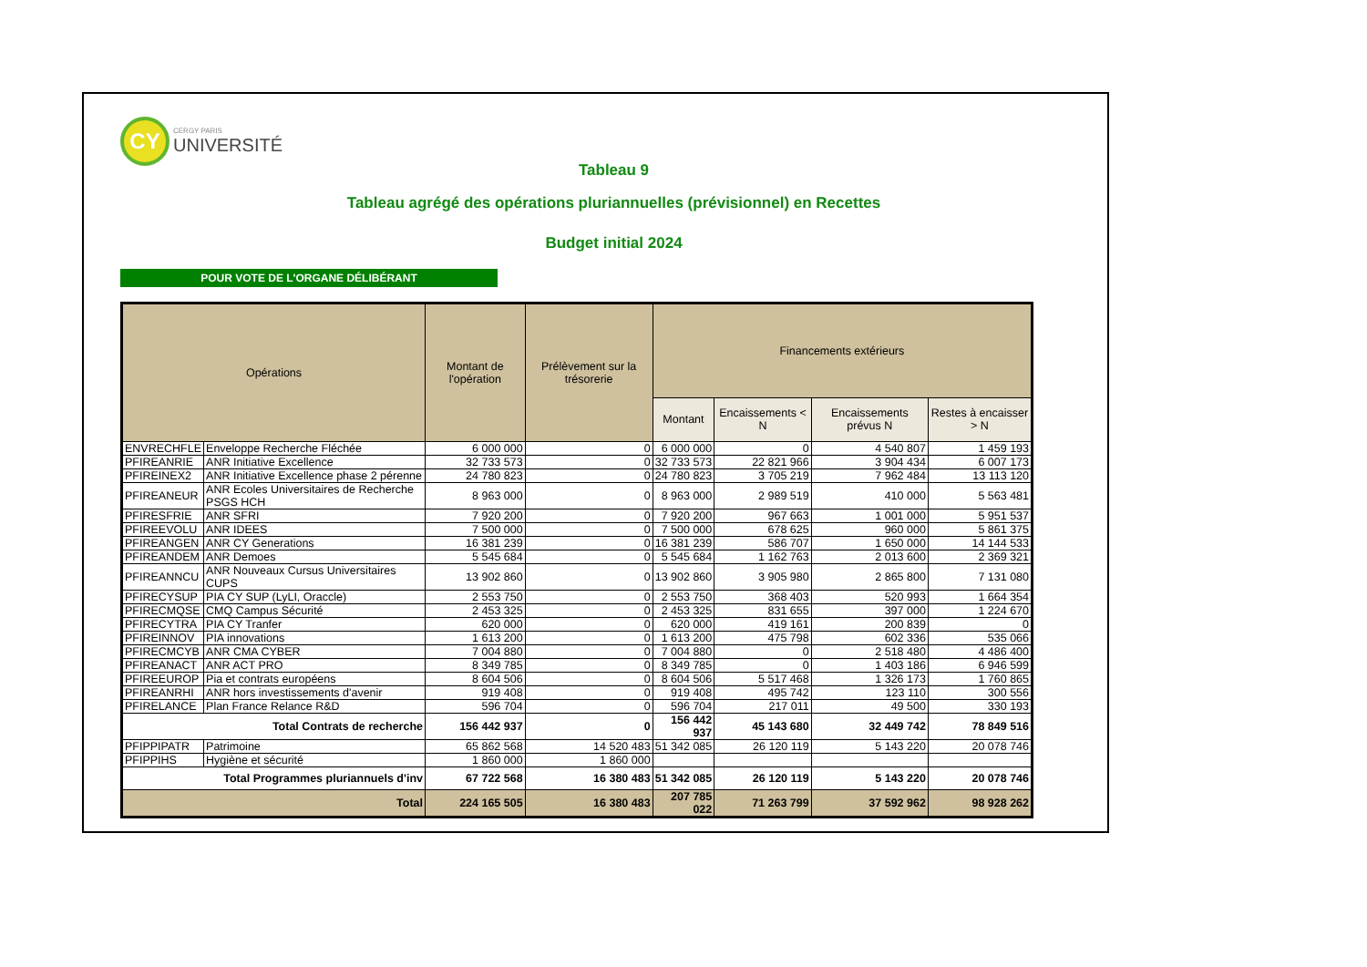CY
CERGY PARIS
UNIVERSITÉ
Tableau 9
Tableau agrégé des opérations pluriannuelles (prévisionnel) en Recettes
Budget initial 2024
POUR VOTE DE L'ORGANE DÉLIBÉRANT
| Opérations | | Montant de l'opération | Prélèvement sur la trésorerie | Financements extérieurs | | | |
| --- | --- | --- | --- | --- | --- | --- | --- |
| | | | | Montant | Encaissements < N | Encaissements prévus N | Restes à encaisser > N |
| ENVRECHFLE | Enveloppe Recherche Fléchée | 6 000 000 | 0 | 6 000 000 | 0 | 4 540 807 | 1 459 193 |
| PFIREANRIE | ANR Initiative Excellence | 32 733 573 | 0 | 32 733 573 | 22 821 966 | 3 904 434 | 6 007 173 |
| PFIREINEX2 | ANR Initiative Excellence phase 2 pérenne | 24 780 823 | 0 | 24 780 823 | 3 705 219 | 7 962 484 | 13 113 120 |
| PFIREANEUR | ANR Ecoles Universitaires de Recherche PSGS HCH | 8 963 000 | 0 | 8 963 000 | 2 989 519 | 410 000 | 5 563 481 |
| PFIRESFRIE | ANR SFRI | 7 920 200 | 0 | 7 920 200 | 967 663 | 1 001 000 | 5 951 537 |
| PFIREEVOLU | ANR IDEES | 7 500 000 | 0 | 7 500 000 | 678 625 | 960 000 | 5 861 375 |
| PFIREANGEN | ANR CY Generations | 16 381 239 | 0 | 16 381 239 | 586 707 | 1 650 000 | 14 144 533 |
| PFIREANDEM | ANR Demoes | 5 545 684 | 0 | 5 545 684 | 1 162 763 | 2 013 600 | 2 369 321 |
| PFIREANNCU | ANR Nouveaux Cursus Universitaires CUPS | 13 902 860 | 0 | 13 902 860 | 3 905 980 | 2 865 800 | 7 131 080 |
| PFIRECYSUP | PIA CY SUP (LyLI, Oraccle) | 2 553 750 | 0 | 2 553 750 | 368 403 | 520 993 | 1 664 354 |
| PFIRECMQSE | CMQ Campus Sécurité | 2 453 325 | 0 | 2 453 325 | 831 655 | 397 000 | 1 224 670 |
| PFIRECYTRA | PIA CY Tranfer | 620 000 | 0 | 620 000 | 419 161 | 200 839 | 0 |
| PFIREINNOV | PIA innovations | 1 613 200 | 0 | 1 613 200 | 475 798 | 602 336 | 535 066 |
| PFIRECMCYB | ANR CMA CYBER | 7 004 880 | 0 | 7 004 880 | 0 | 2 518 480 | 4 486 400 |
| PFIREANACT | ANR ACT PRO | 8 349 785 | 0 | 8 349 785 | 0 | 1 403 186 | 6 946 599 |
| PFIREEUROP | Pia et contrats européens | 8 604 506 | 0 | 8 604 506 | 5 517 468 | 1 326 173 | 1 760 865 |
| PFIREANRHI | ANR hors investissements d'avenir | 919 408 | 0 | 919 408 | 495 742 | 123 110 | 300 556 |
| PFIRELANCE | Plan France Relance R&D | 596 704 | 0 | 596 704 | 217 011 | 49 500 | 330 193 |
| Total Contrats de recherche | | 156 442 937 | 0 | 156 442 937 | 45 143 680 | 32 449 742 | 78 849 516 |
| PFIPPIPATR | Patrimoine | 65 862 568 | 14 520 483 | 51 342 085 | 26 120 119 | 5 143 220 | 20 078 746 |
| PFIPPIHS | Hygiène et sécurité | 1 860 000 | 1 860 000 | | | | |
| Total Programmes pluriannuels d'inv | | 67 722 568 | 16 380 483 | 51 342 085 | 26 120 119 | 5 143 220 | 20 078 746 |
| Total | | 224 165 505 | 16 380 483 | 207 785 022 | 71 263 799 | 37 592 962 | 98 928 262 |